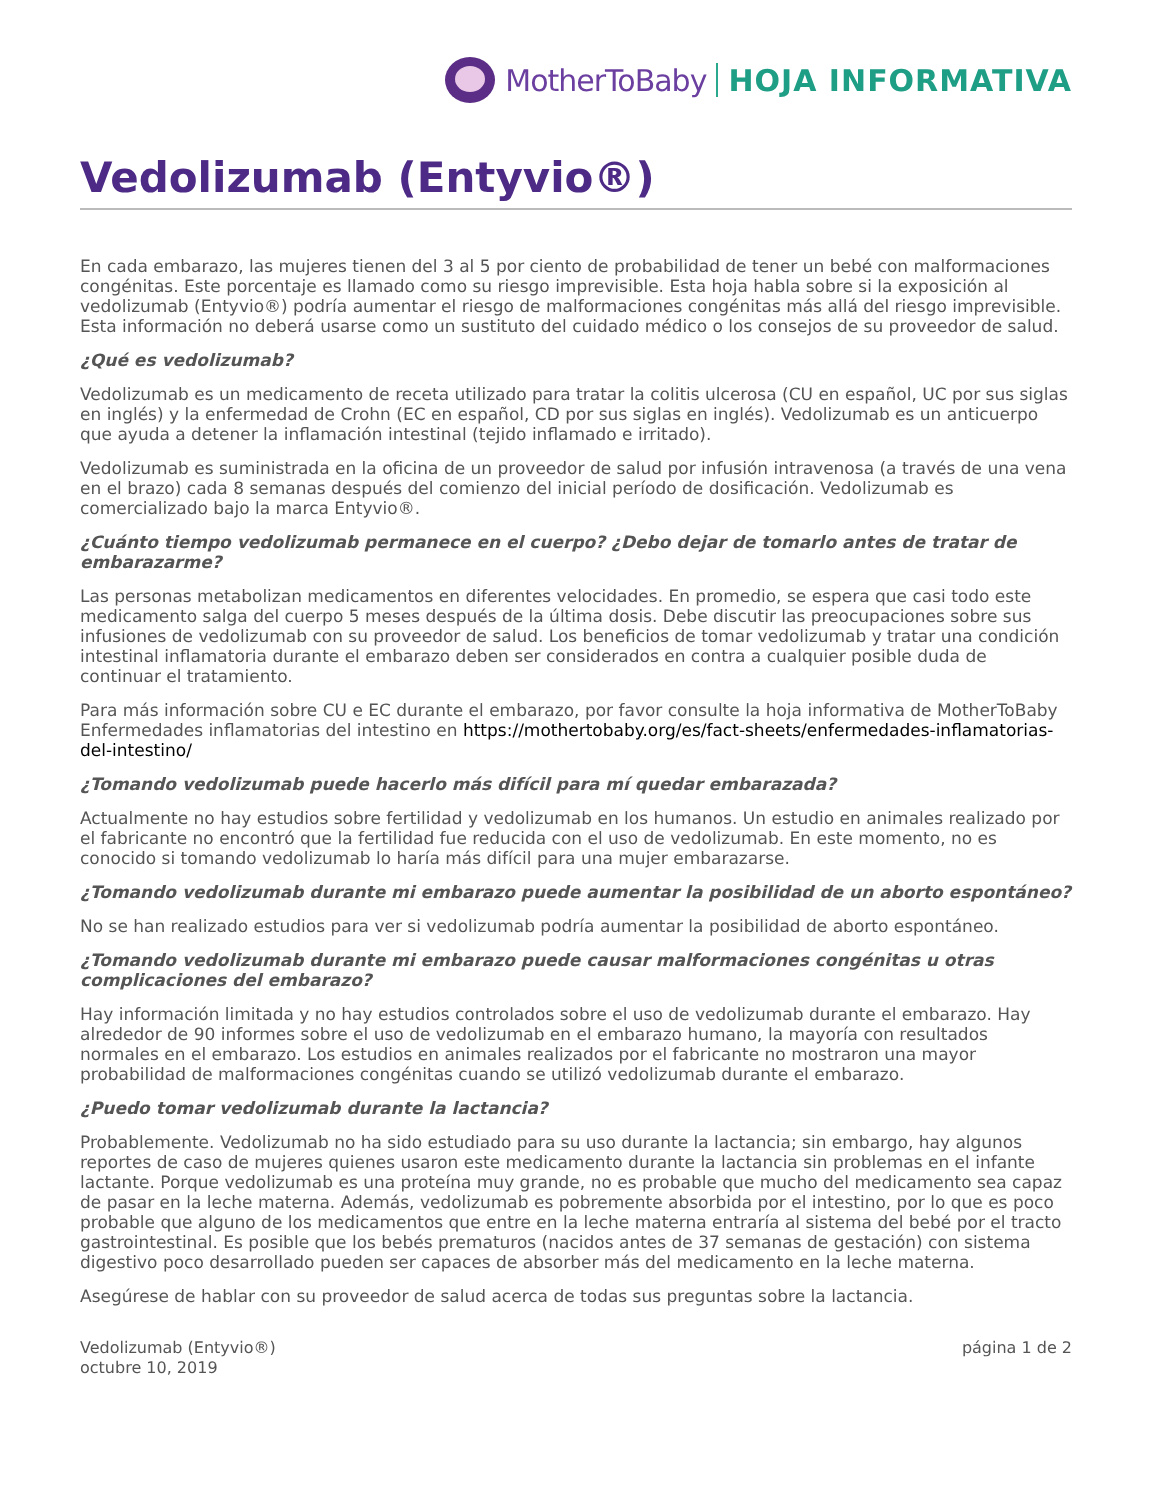MotherToBaby HOJA INFORMATIVA
Vedolizumab (Entyvio®)
En cada embarazo, las mujeres tienen del 3 al 5 por ciento de probabilidad de tener un bebé con malformaciones congénitas. Este porcentaje es llamado como su riesgo imprevisible. Esta hoja habla sobre si la exposición al vedolizumab (Entyvio®) podría aumentar el riesgo de malformaciones congénitas más allá del riesgo imprevisible. Esta información no deberá usarse como un sustituto del cuidado médico o los consejos de su proveedor de salud.
¿Qué es vedolizumab?
Vedolizumab es un medicamento de receta utilizado para tratar la colitis ulcerosa (CU en español, UC por sus siglas en inglés) y la enfermedad de Crohn (EC en español, CD por sus siglas en inglés). Vedolizumab es un anticuerpo que ayuda a detener la inflamación intestinal (tejido inflamado e irritado).
Vedolizumab es suministrada en la oficina de un proveedor de salud por infusión intravenosa (a través de una vena en el brazo) cada 8 semanas después del comienzo del inicial período de dosificación. Vedolizumab es comercializado bajo la marca Entyvio®.
¿Cuánto tiempo vedolizumab permanece en el cuerpo? ¿Debo dejar de tomarlo antes de tratar de embarazarme?
Las personas metabolizan medicamentos en diferentes velocidades. En promedio, se espera que casi todo este medicamento salga del cuerpo 5 meses después de la última dosis. Debe discutir las preocupaciones sobre sus infusiones de vedolizumab con su proveedor de salud. Los beneficios de tomar vedolizumab y tratar una condición intestinal inflamatoria durante el embarazo deben ser considerados en contra a cualquier posible duda de continuar el tratamiento.
Para más información sobre CU e EC durante el embarazo, por favor consulte la hoja informativa de MotherToBaby Enfermedades inflamatorias del intestino en https://mothertobaby.org/es/fact-sheets/enfermedades-inflamatorias-del-intestino/
¿Tomando vedolizumab puede hacerlo más difícil para mí quedar embarazada?
Actualmente no hay estudios sobre fertilidad y vedolizumab en los humanos. Un estudio en animales realizado por el fabricante no encontró que la fertilidad fue reducida con el uso de vedolizumab. En este momento, no es conocido si tomando vedolizumab lo haría más difícil para una mujer embarazarse.
¿Tomando vedolizumab durante mi embarazo puede aumentar la posibilidad de un aborto espontáneo?
No se han realizado estudios para ver si vedolizumab podría aumentar la posibilidad de aborto espontáneo.
¿Tomando vedolizumab durante mi embarazo puede causar malformaciones congénitas u otras complicaciones del embarazo?
Hay información limitada y no hay estudios controlados sobre el uso de vedolizumab durante el embarazo. Hay alrededor de 90 informes sobre el uso de vedolizumab en el embarazo humano, la mayoría con resultados normales en el embarazo. Los estudios en animales realizados por el fabricante no mostraron una mayor probabilidad de malformaciones congénitas cuando se utilizó vedolizumab durante el embarazo.
¿Puedo tomar vedolizumab durante la lactancia?
Probablemente. Vedolizumab no ha sido estudiado para su uso durante la lactancia; sin embargo, hay algunos reportes de caso de mujeres quienes usaron este medicamento durante la lactancia sin problemas en el infante lactante. Porque vedolizumab es una proteína muy grande, no es probable que mucho del medicamento sea capaz de pasar en la leche materna. Además, vedolizumab es pobremente absorbida por el intestino, por lo que es poco probable que alguno de los medicamentos que entre en la leche materna entraría al sistema del bebé por el tracto gastrointestinal. Es posible que los bebés prematuros (nacidos antes de 37 semanas de gestación) con sistema digestivo poco desarrollado pueden ser capaces de absorber más del medicamento en la leche materna.
Asegúrese de hablar con su proveedor de salud acerca de todas sus preguntas sobre la lactancia.
Vedolizumab (Entyvio®)
octubre 10, 2019
página 1 de 2